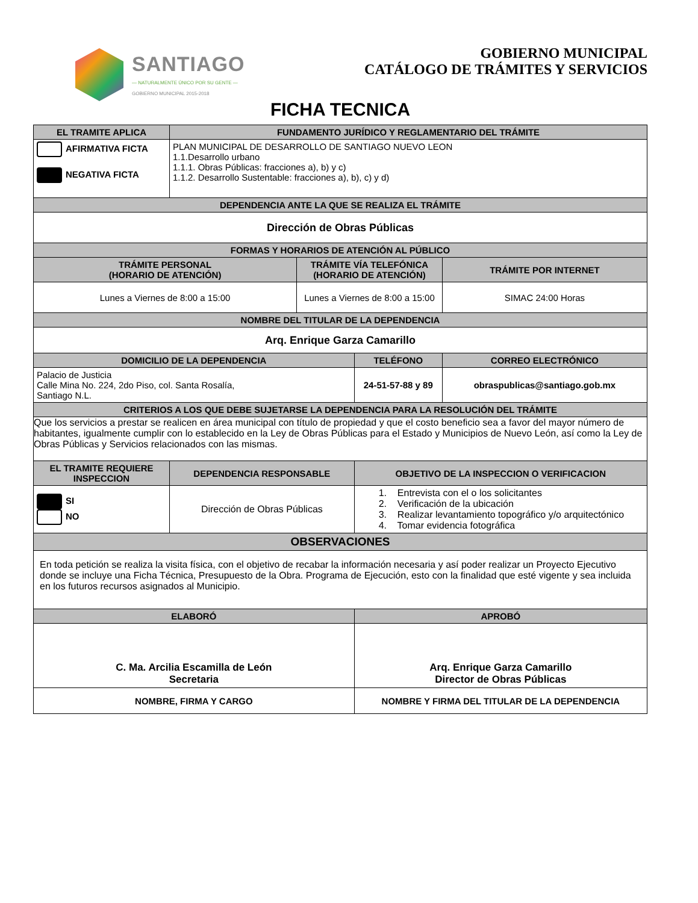SANTIAGO
— NATURALMENTE ÚNICO POR SU GENTE —
GOBIERNO MUNICIPAL 2015-2018
GOBIERNO MUNICIPAL
CATÁLOGO DE TRÁMITES Y SERVICIOS
FICHA TECNICA
| EL TRAMITE APLICA | FUNDAMENTO JURÍDICO Y REGLAMENTARIO DEL TRÁMITE | | | | |
| --- | --- | --- | --- | --- | --- |
| AFIRMATIVA FICTA NEGATIVA FICTA | PLAN MUNICIPAL DE DESARROLLO DE SANTIAGO NUEVO LEON 1.1.Desarrollo urbano 1.1.1. Obras Públicas: fracciones a), b) y c) 1.1.2. Desarrollo Sustentable: fracciones a), b), c) y d) | | | | |
| DEPENDENCIA ANTE LA QUE SE REALIZA EL TRÁMITE | | | | | |
| Dirección de Obras Públicas | | | | | |
| FORMAS Y HORARIOS DE ATENCIÓN AL PÚBLICO | | | | | |
| TRÁMITE PERSONAL (HORARIO DE ATENCIÓN) | | TRÁMITE VÍA TELEFÓNICA (HORARIO DE ATENCIÓN) | | TRÁMITE POR INTERNET | |
| Lunes a Viernes de 8:00 a 15:00 | | Lunes a Viernes de 8:00 a 15:00 | | SIMAC 24:00 Horas | |
| NOMBRE DEL TITULAR DE LA DEPENDENCIA | | | | | |
| Arq. Enrique Garza Camarillo | | | | | |
| DOMICILIO DE LA DEPENDENCIA | | | TELÉFONO | | CORREO ELECTRÓNICO |
| Palacio de Justicia Calle Mina No. 224, 2do Piso, col. Santa Rosalía, Santiago N.L. | | | 24-51-57-88 y 89 | | obraspublicas@santiago.gob.mx |
| CRITERIOS A LOS QUE DEBE SUJETARSE LA DEPENDENCIA PARA LA RESOLUCIÓN DEL TRÁMITE | | | | | |
| Que los servicios a prestar se realicen en área municipal con título de propiedad y que el costo beneficio sea a favor del mayor número de habitantes, igualmente cumplir con lo establecido en la Ley de Obras Públicas para el Estado y Municipios de Nuevo León, así como la Ley de Obras Públicas y Servicios relacionados con las mismas. | | | | | |
| EL TRAMITE REQUIERE INSPECCION | DEPENDENCIA RESPONSABLE | | OBJETIVO DE LA INSPECCION O VERIFICACION | | |
| SI NO | Dirección de Obras Públicas | | 1. Entrevista con el o los solicitantes 2. Verificación de la ubicación 3. Realizar levantamiento topográfico y/o arquitectónico 4. Tomar evidencia fotográfica | | |
| OBSERVACIONES | | | | | |
| En toda petición se realiza la visita física, con el objetivo de recabar la información necesaria y así poder realizar un Proyecto Ejecutivo donde se incluye una Ficha Técnica, Presupuesto de la Obra. Programa de Ejecución, esto con la finalidad que esté vigente y sea incluida en los futuros recursos asignados al Municipio. | | | | | |
| ELABORÓ | | | APROBÓ | | |
| C. Ma. Arcilia Escamilla de León Secretaria | | | Arq. Enrique Garza Camarillo Director de Obras Públicas | | |
| NOMBRE, FIRMA Y CARGO | | | NOMBRE Y FIRMA DEL TITULAR DE LA DEPENDENCIA | | |